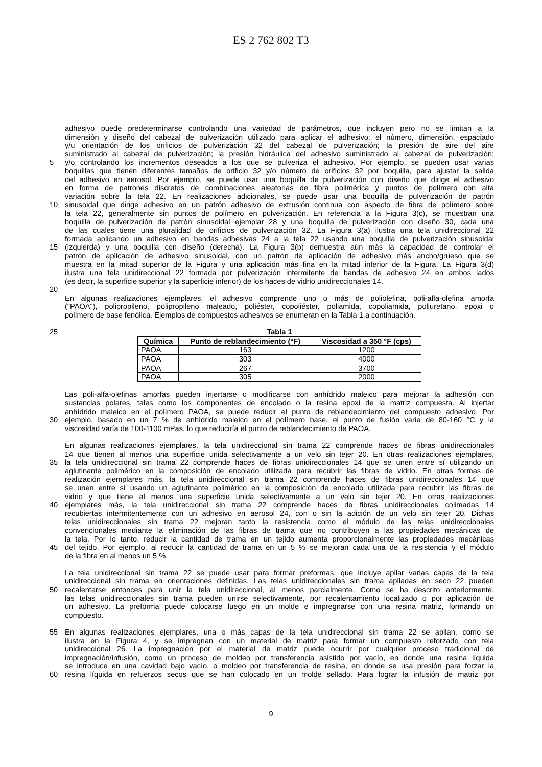ES 2 762 802 T3
adhesivo puede predeterminarse controlando una variedad de parámetros, que incluyen pero no se limitan a la
dimensión y diseño del cabezal de pulverización utilizado para aplicar el adhesivo; el número, dimensión, espaciado
y/u orientación de los orificios de pulverización 32 del cabezal de pulverización; la presión de aire del aire
suministrado al cabezal de pulverización; la presión hidráulica del adhesivo suministrado al cabezal de pulverización;
5 y/o controlando los incrementos deseados a los que se pulveriza el adhesivo. Por ejemplo, se pueden usar varias
boquillas que tienen diferentes tamaños de orificio 32 y/o número de orificios 32 por boquilla, para ajustar la salida
del adhesivo en aerosol. Por ejemplo, se puede usar una boquilla de pulverización con diseño que dirige el adhesivo
en forma de patrones discretos de combinaciones aleatorias de fibra polimérica y puntos de polímero con alta
variación sobre la tela 22. En realizaciones adicionales, se puede usar una boquilla de pulverización de patrón
10 sinusoidal que dirige adhesivo en un patrón adhesivo de extrusión continua con aspecto de fibra de polímero sobre
la tela 22, generalmente sin puntos de polímero en pulverización. En referencia a la Figura 3(c), se muestran una
boquilla de pulverización de patrón sinusoidal ejemplar 28 y una boquilla de pulverización con diseño 30, cada una
de las cuales tiene una pluralidad de orificios de pulverización 32. La Figura 3(a) ilustra una tela unidireccional 22
formada aplicando un adhesivo en bandas adhesivas 24 a la tela 22 usando una boquilla de pulverización sinusoidal
15 (izquierda) y una boquilla con diseño (derecha). La Figura 3(b) demuestra aún más la capacidad de controlar el
patrón de aplicación de adhesivo sinusoidal, con un patrón de aplicación de adhesivo más ancho/grueso que se
muestra en la mitad superior de la Figura y una aplicación más fina en la mitad inferior de la Figura. La Figura 3(d)
ilustra una tela unidireccional 22 formada por pulverización intermitente de bandas de adhesivo 24 en ambos lados
(es decir, la superficie superior y la superficie inferior) de los haces de vidrio unidireccionales 14.
20
En algunas realizaciones ejemplares, el adhesivo comprende uno o más de poliolefina, poli-alfa-olefina amorfa
("PAOA"), polipropileno, polipropileno maleado, poliéster, copoliéster, poliamida, copoliamida, poliuretano, epoxi o
polímero de base fenólica. Ejemplos de compuestos adhesivos se enumeran en la Tabla 1 a continuación.
25 Tabla 1
| Química | Punto de reblandecimiento (°F) | Viscosidad a 350 °F (cps) |
| --- | --- | --- |
| PAOA | 163 | 1200 |
| PAOA | 303 | 4000 |
| PAOA | 267 | 3700 |
| PAOA | 305 | 2000 |
Las poli-alfa-olefinas amorfas pueden injertarse o modificarse con anhídrido maleico para mejorar la adhesión con
sustancias polares, tales como los componentes de encolado o la resina epoxi de la matriz compuesta. Al injertar
anhídrido maleico en el polímero PAOA, se puede reducir el punto de reblandecimiento del compuesto adhesivo. Por
30 ejemplo, basado en un 7 % de anhídrido maleico en el polímero base, el punto de fusión varía de 80-160 °C y la
viscosidad varía de 100-1100 mPas, lo que reduciría el punto de reblandecimiento de PAOA.
En algunas realizaciones ejemplares, la tela unidireccional sin trama 22 comprende haces de fibras unidireccionales
14 que tienen al menos una superficie unida selectivamente a un velo sin tejer 20. En otras realizaciones ejemplares,
35 la tela unidireccional sin trama 22 comprende haces de fibras unidireccionales 14 que se unen entre sí utilizando un
aglutinante polimérico en la composición de encolado utilizada para recubrir las fibras de vidrio. En otras formas de
realización ejemplares más, la tela unidireccional sin trama 22 comprende haces de fibras unidireccionales 14 que
se unen entre sí usando un aglutinante polimérico en la composición de encolado utilizada para recubrir las fibras de
vidrio y que tiene al menos una superficie unida selectivamente a un velo sin tejer 20. En otras realizaciones
40 ejemplares más, la tela unidireccional sin trama 22 comprende haces de fibras unidireccionales colimadas 14
recubiertas intermitentemente con un adhesivo en aerosol 24, con o sin la adición de un velo sin tejer 20. Dichas
telas unidireccionales sin trama 22 mejoran tanto la resistencia como el módulo de las telas unidireccionales
convencionales mediante la eliminación de las fibras de trama que no contribuyen a las propiedades mecánicas de
la tela. Por lo tanto, reducir la cantidad de trama en un tejido aumenta proporcionalmente las propiedades mecánicas
45 del tejido. Por ejemplo, al reducir la cantidad de trama en un 5 % se mejoran cada una de la resistencia y el módulo
de la fibra en al menos un 5 %.
La tela unidireccional sin trama 22 se puede usar para formar preformas, que incluye apilar varias capas de la tela
unidireccional sin trama en orientaciones definidas. Las telas unidireccionales sin trama apiladas en seco 22 pueden
50 recalentarse entonces para unir la tela unidireccional, al menos parcialmente. Como se ha descrito anteriormente,
las telas unidireccionales sin trama pueden unirse selectivamente, por recalentamiento localizado o por aplicación de
un adhesivo. La preforma puede colocarse luego en un molde e impregnarse con una resina matriz, formando un
compuesto.
55 En algunas realizaciones ejemplares, una o más capas de la tela unidireccional sin trama 22 se apilan, como se
ilustra en la Figura 4, y se impregnan con un material de matriz para formar un compuesto reforzado con tela
unidireccional 26. La impregnación por el material de matriz puede ocurrir por cualquier proceso tradicional de
impregnación/infusión, como un proceso de moldeo por transferencia asistido por vacío, en donde una resina líquida
se introduce en una cavidad bajo vacío, o moldeo por transferencia de resina, en donde se usa presión para forzar la
60 resina líquida en refuerzos secos que se han colocado en un molde sellado. Para lograr la infusión de matriz por
9